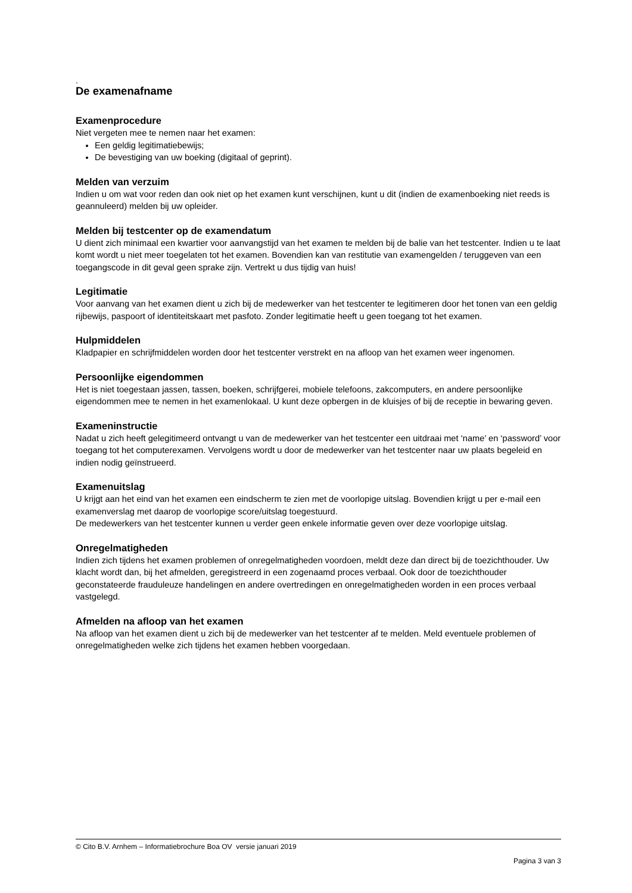.
De examenafname
Examenprocedure
Niet vergeten mee te nemen naar het examen:
Een geldig legitimatiebewijs;
De bevestiging van uw boeking (digitaal of geprint).
Melden van verzuim
Indien u om wat voor reden dan ook niet op het examen kunt verschijnen, kunt u dit (indien de examenboeking niet reeds is geannuleerd) melden bij uw opleider.
Melden bij testcenter op de examendatum
U dient zich minimaal een kwartier voor aanvangstijd van het examen te melden bij de balie van het testcenter. Indien u te laat komt wordt u niet meer toegelaten tot het examen. Bovendien kan van restitutie van examengelden / teruggeven van een toegangscode in dit geval geen sprake zijn. Vertrekt u dus tijdig van huis!
Legitimatie
Voor aanvang van het examen dient u zich bij de medewerker van het testcenter te legitimeren door het tonen van een geldig rijbewijs, paspoort of identiteitskaart met pasfoto. Zonder legitimatie heeft u geen toegang tot het examen.
Hulpmiddelen
Kladpapier en schrijfmiddelen worden door het testcenter verstrekt en na afloop van het examen weer ingenomen.
Persoonlijke eigendommen
Het is niet toegestaan jassen, tassen, boeken, schrijfgerei, mobiele telefoons, zakcomputers, en andere persoonlijke eigendommen mee te nemen in het examenlokaal. U kunt deze opbergen in de kluisjes of bij de receptie in bewaring geven.
Exameninstructie
Nadat u zich heeft gelegitimeerd ontvangt u van de medewerker van het testcenter een uitdraai met ‘name’ en ‘password’ voor toegang tot het computerexamen. Vervolgens wordt u door de medewerker van het testcenter naar uw plaats begeleid en indien nodig geïnstrueerd.
Examenuitslag
U krijgt aan het eind van het examen een eindscherm te zien met de voorlopige uitslag. Bovendien krijgt u per e-mail een examenverslag met daarop de voorlopige score/uitslag toegestuurd.
De medewerkers van het testcenter kunnen u verder geen enkele informatie geven over deze voorlopige uitslag.
Onregelmatigheden
Indien zich tijdens het examen problemen of onregelmatigheden voordoen, meldt deze dan direct bij de toezichthouder. Uw klacht wordt dan, bij het afmelden, geregistreerd in een zogenaamd proces verbaal. Ook door de toezichthouder geconstateerde frauduleuze handelingen en andere overtredingen en onregelmatigheden worden in een proces verbaal vastgelegd.
Afmelden na afloop van het examen
Na afloop van het examen dient u zich bij de medewerker van het testcenter af te melden. Meld eventuele problemen of onregelmatigheden welke zich tijdens het examen hebben voorgedaan.
© Cito B.V. Arnhem – Informatiebrochure Boa OV versie januari 2019
Pagina 3 van 3